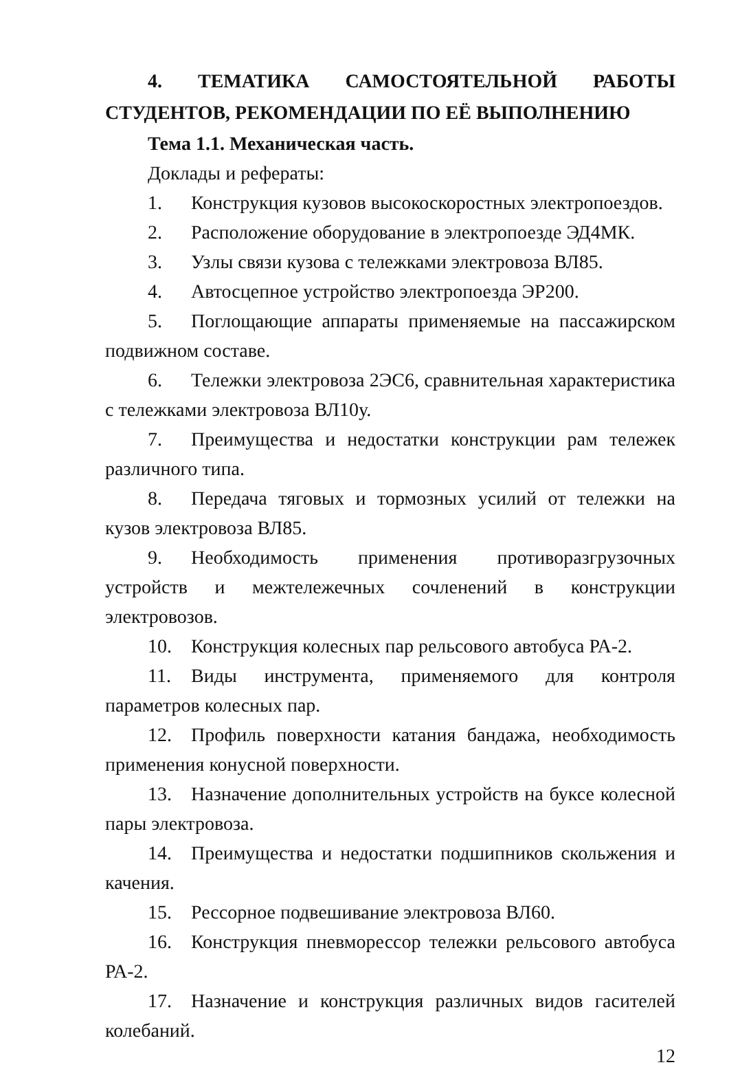4. ТЕМАТИКА САМОСТОЯТЕЛЬНОЙ РАБОТЫ СТУДЕНТОВ, РЕКОМЕНДАЦИИ ПО ЕЁ ВЫПОЛНЕНИЮ
Тема 1.1. Механическая часть.
Доклады и рефераты:
1. Конструкция кузовов высокоскоростных электропоездов.
2. Расположение оборудование в электропоезде ЭД4МК.
3. Узлы связи кузова с тележками электровоза ВЛ85.
4. Автосцепное устройство электропоезда ЭР200.
5. Поглощающие аппараты применяемые на пассажирском подвижном составе.
6. Тележки электровоза 2ЭС6, сравнительная характеристика с тележками электровоза ВЛ10у.
7. Преимущества и недостатки конструкции рам тележек различного типа.
8. Передача тяговых и тормозных усилий от тележки на кузов электровоза ВЛ85.
9. Необходимость применения противоразгрузочных устройств и межтележечных сочленений в конструкции электровозов.
10. Конструкция колесных пар рельсового автобуса РА-2.
11. Виды инструмента, применяемого для контроля параметров колесных пар.
12. Профиль поверхности катания бандажа, необходимость применения конусной поверхности.
13. Назначение дополнительных устройств на буксе колесной пары электровоза.
14. Преимущества и недостатки подшипников скольжения и качения.
15. Рессорное подвешивание электровоза ВЛ60.
16. Конструкция пневморессор тележки рельсового автобуса РА-2.
17. Назначение и конструкция различных видов гасителей колебаний.
12